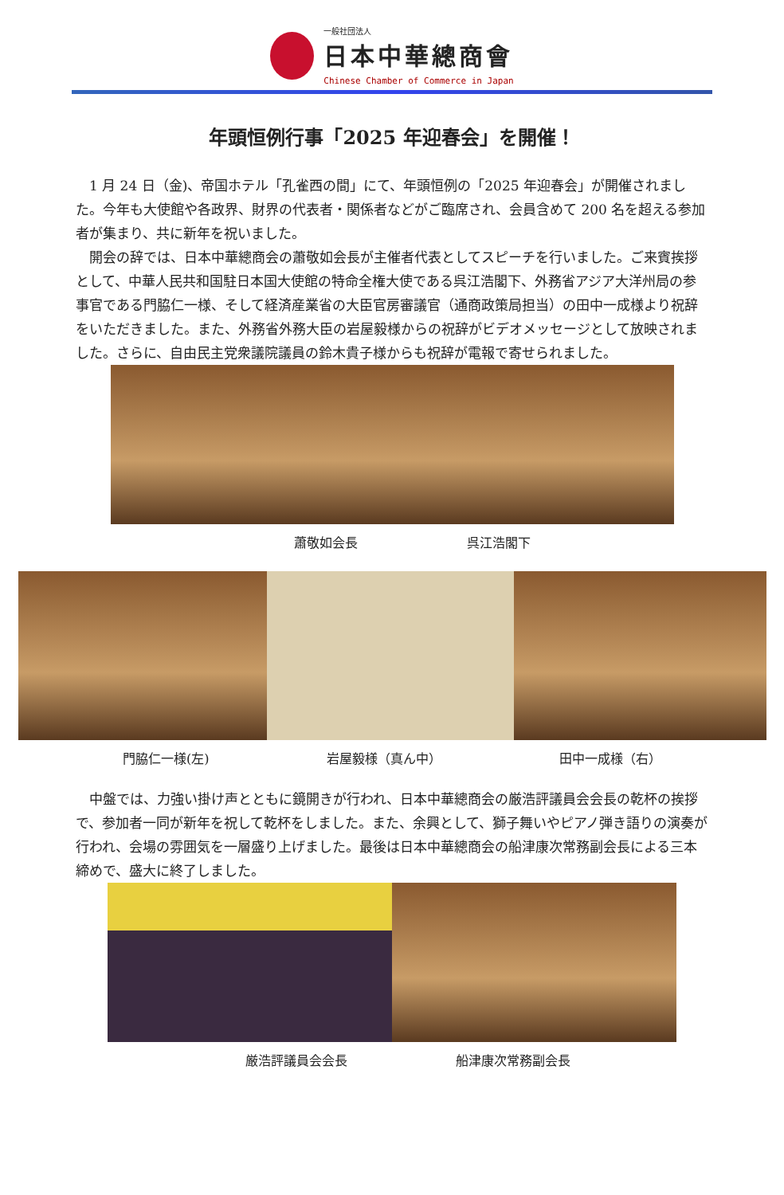一般社団法人
日本中華總商會
Chinese Chamber of Commerce in Japan
年頭恒例行事「2025 年迎春会」を開催！
1 月 24 日（金)、帝国ホテル「孔雀西の間」にて、年頭恒例の「2025 年迎春会」が開催されました。今年も大使館や各政界、財界の代表者・関係者などがご臨席され、会員含めて 200 名を超える参加者が集まり、共に新年を祝いました。
開会の辞では、日本中華總商会の蕭敬如会長が主催者代表としてスピーチを行いました。ご来賓挨拶として、中華人民共和国駐日本国大使館の特命全権大使である呉江浩閣下、外務省アジア大洋州局の参事官である門脇仁一様、そして経済産業省の大臣官房審議官（通商政策局担当）の田中一成様より祝辞をいただきました。また、外務省外務大臣の岩屋毅様からの祝辞がビデオメッセージとして放映されました。さらに、自由民主党衆議院議員の鈴木貴子様からも祝辞が電報で寄せられました。
蕭敬如会長 呉江浩閣下
門脇仁一様(左) 岩屋毅様（真ん中） 田中一成様（右）
中盤では、力強い掛け声とともに鏡開きが行われ、日本中華總商会の厳浩評議員会会長の乾杯の挨拶で、参加者一同が新年を祝して乾杯をしました。また、余興として、獅子舞いやピアノ弾き語りの演奏が行われ、会場の雰囲気を一層盛り上げました。最後は日本中華總商会の船津康次常務副会長による三本締めで、盛大に終了しました。
厳浩評議員会会長 船津康次常務副会長